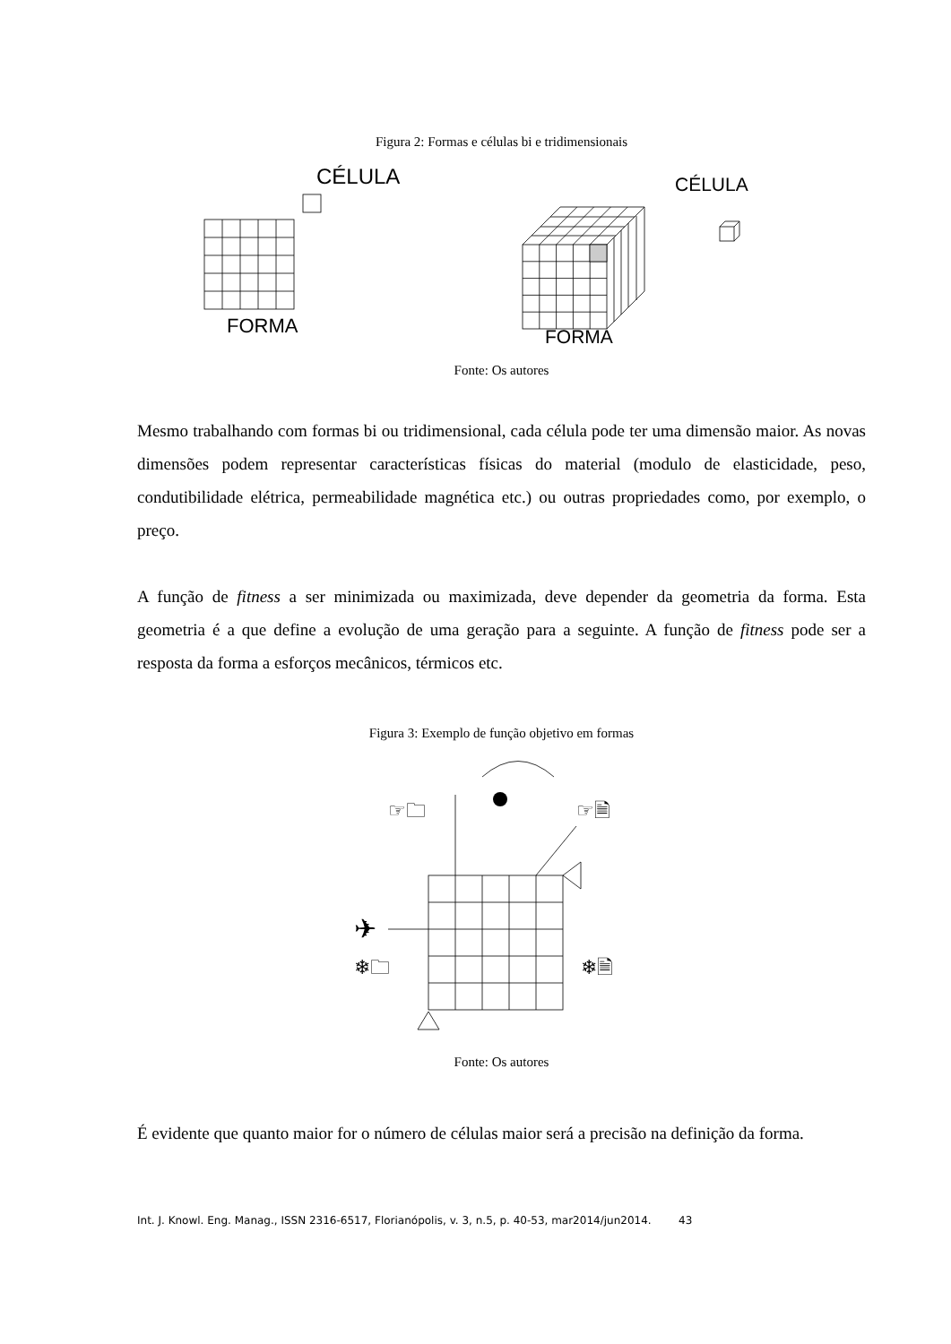Figura 2: Formas e células bi e tridimensionais
CÉLULA
CÉLULA
FORMA
FORMA
Fonte: Os autores
Mesmo trabalhando com formas bi ou tridimensional, cada célula pode ter uma dimensão maior. As novas dimensões podem representar características físicas do material (modulo de elasticidade, peso, condutibilidade elétrica, permeabilidade magnética etc.) ou outras propriedades como, por exemplo, o preço.
A função de fitness a ser minimizada ou maximizada, deve depender da geometria da forma. Esta geometria é a que define a evolução de uma geração para a seguinte. A função de fitness pode ser a resposta da forma a esforços mecânicos, térmicos etc.
Figura 3: Exemplo de função objetivo em formas
☞🗀
☞🗎
✈
❄🗀
❄🗎
Fonte: Os autores
É evidente que quanto maior for o número de células maior será a precisão na definição da forma.
Int. J. Knowl. Eng. Manag., ISSN 2316-6517, Florianópolis, v. 3, n.5, p. 40-53, mar2014/jun2014. 43